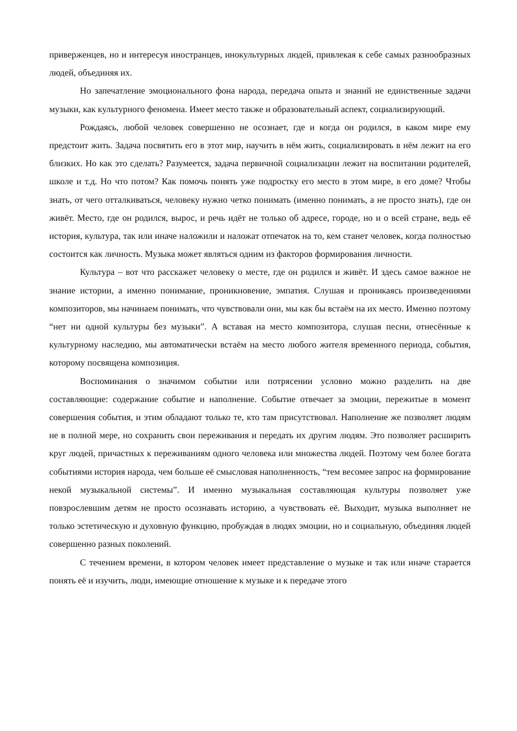приверженцев, но и интересуя иностранцев, инокультурных людей, привлекая к себе самых разнообразных людей, объединяя их.
Но запечатление эмоционального фона народа, передача опыта и знаний не единственные задачи музыки, как культурного феномена. Имеет место также и образовательный аспект, социализирующий.
Рождаясь, любой человек совершенно не осознает, где и когда он родился, в каком мире ему предстоит жить. Задача посвятить его в этот мир, научить в нём жить, социализировать в нём лежит на его близких. Но как это сделать? Разумеется, задача первичной социализации лежит на воспитании родителей, школе и т.д. Но что потом? Как помочь понять уже подростку его место в этом мире, в его доме? Чтобы знать, от чего отталкиваться, человеку нужно четко понимать (именно понимать, а не просто знать), где он живёт. Место, где он родился, вырос, и речь идёт не только об адресе, городе, но и о всей стране, ведь её история, культура, так или иначе наложили и наложат отпечаток на то, кем станет человек, когда полностью состоится как личность. Музыка может являться одним из факторов формирования личности.
Культура – вот что расскажет человеку о месте, где он родился и живёт. И здесь самое важное не знание истории, а именно понимание, проникновение, эмпатия. Слушая и проникаясь произведениями композиторов, мы начинаем понимать, что чувствовали они, мы как бы встаём на их место. Именно поэтому “нет ни одной культуры без музыки”. А вставая на место композитора, слушая песни, отнесённые к культурному наследию, мы автоматически встаём на место любого жителя временного периода, события, которому посвящена композиция.
Воспоминания о значимом событии или потрясении условно можно разделить на две составляющие: содержание событие и наполнение. Событие отвечает за эмоции, пережитые в момент совершения события, и этим обладают только те, кто там присутствовал. Наполнение же позволяет людям не в полной мере, но сохранить свои переживания и передать их другим людям. Это позволяет расширить круг людей, причастных к переживаниям одного человека или множества людей. Поэтому чем более богата событиями история народа, чем больше её смысловая наполненность, “тем весомее запрос на формирование некой музыкальной системы”. И именно музыкальная составляющая культуры позволяет уже повзрослевшим детям не просто осознавать историю, а чувствовать её. Выходит, музыка выполняет не только эстетическую и духовную функцию, пробуждая в людях эмоции, но и социальную, объединяя людей совершенно разных поколений.
С течением времени, в котором человек имеет представление о музыке и так или иначе старается понять её и изучить, люди, имеющие отношение к музыке и к передаче этого